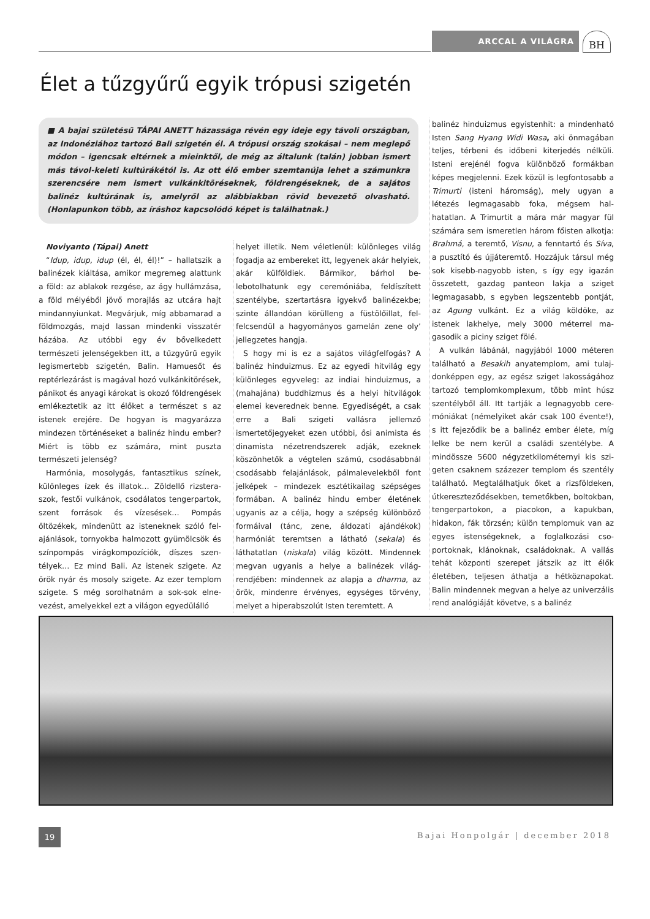ARCCAL A VILÁGRA BH
Élet a tűzgyűrű egyik trópusi szigetén
■ A bajai születésű TÁPAI ANETT házassága révén egy ideje egy távoli országban, az Indonéziához tartozó Bali szigetén él. A trópusi ország szokásai – nem meglepő módon – igencsak eltérnek a mieinktől, de még az általunk (talán) jobban ismert más távol-keleti kultúrákétól is. Az ott élő ember szemtanúja lehet a számunkra szerencsé­re nem ismert vulkánkitöréseknek, földrengéseknek, de a sajátos balinéz kultúrának is, amelyről az alábbiakban rövid bevezető olvasható. (Honlapunkon több, az íráshoz kapcsolódó képet is találhatnak.)
Noviyanto (Tápai) Anett
“Idup, idup, idup (él, él, él)!” – hallatszik a balinézek kiáltása, amikor megremeg alat­tunk a föld: az ablakok rezgése, az ágy hullámzása, a föld mélyéből jövő morajlás az utcára hajt mindannyiunkat. Megvárjuk, míg abbamarad a földmozgás, majd lassan mindenki visszatér házába. Az utóbbi egy év bővelkedett természeti jelenségekben itt, a tűzgyűrű egyik legismertebb szigetén, Balin. Hamuesőt és reptérlezárást is magával hozó vulkánkitörések, pánikot és anyagi károkat is okozó földrengések emlékeztetik az itt élőket a természet s az istenek erejére. De hogyan is magyarázza mindezen történéseket a balinéz hindu ember? Miért is több ez számára, mint puszta természeti jelenség?
Harmónia, mosolygás, fantasztikus színek, különleges ízek és illatok… Zöldellő rizstera­szok, festői vulkánok, csodálatos tengerpart­ok, szent források és vízesések… Pompás öltözékek, mindenütt az isteneknek szóló fel­ajánlások, tornyokba halmozott gyümölcsök és színpompás virágkompozíciók, díszes szen­télyek… Ez mind Bali. Az istenek szigete. Az örök nyár és mosoly szigete. Az ezer templom szigete. S még sorolhatnám a sok-sok elne­vezést, amelyekkel ezt a világon egyedülálló
helyet illetik. Nem véletlenül: különleges vi­lág fogadja az embereket itt, legyenek akár helyiek, akár külföldiek. Bármikor, bárhol be­lebotolhatunk egy ceremóniába, feldíszített szentélybe, szertartásra igyekvő balinézekbe; szinte állandóan körülleng a füstölőillat, fel­felcsendül a hagyományos gamelán zene oly’ jellegzetes hangja.
S hogy mi is ez a sajátos világfelfogás? A balinéz hinduizmus. Ez az egyedi hitvilág egy különleges egyveleg: az indiai hinduizmus, a (mahajána) buddhizmus és a helyi hitvilá­gok elemei keverednek benne. Egyediségét, a csak erre a Bali szigeti vallásra jellemző ismertetőjegyeket ezen utóbbi, ősi animista és dinamista nézetrendszerek adják, ezeknek köszönhetők a végtelen számú, csodásabbnál csodásabb felajánlások, pálmalevelekből font jelképek – mindezek esztétikailag szépséges formában. A balinéz hindu ember életének ugyanis az a célja, hogy a szépség különböző formáival (tánc, zene, áldozati ajándékok) harmóniát teremtsen a látható (sekala) és láthatatlan (niskala) világ között. Mindennek megvan ugyanis a helye a balinézek világ­rendjében: mindennek az alapja a dharma, az örök, mindenre érvényes, egységes törvény, melyet a hiperabszolút Isten teremtett. A
balinéz hinduizmus egyistenhit: a mindenható Isten Sang Hyang Widi Wasa, aki önmagában teljes, térbeni és időbeni kiterjedés nélküli. Isteni erejénél fogva különböző formákban képes megjelenni. Ezek közül is legfontosabb a Trimurti (isteni háromság), mely ugyan a létezés legmagasabb foka, mégsem hal­hatatlan. A Trimurtit a mára már magyar fül számára sem ismeretlen három főisten alkotja: Brahmá, a teremtő, Visnu, a fenntartó és Síva, a pusztító és újjáteremtő. Hozzájuk társul még sok kisebb-nagyobb isten, s így egy igazán összetett, gazdag panteon lakja a sziget legmagasabb, s egyben legszentebb pontját, az Agung vulkánt. Ez a világ köldöke, az istenek lakhelye, mely 3000 méterrel ma­gasodik a piciny sziget fölé.
A vulkán lábánál, nagyjából 1000 méteren található a Besakih anyatemplom, ami tulaj­donképpen egy, az egész sziget lakosságához tartozó templomkomplexum, több mint húsz szentélyből áll. Itt tartják a legnagyobb cere­móniákat (némelyiket akár csak 100 évente!), s itt fejeződik be a balinéz ember élete, míg lelke be nem kerül a családi szentélybe. A mindössze 5600 négyzetkilométernyi kis szi­geten csaknem százezer templom és szentély található. Megtalálhatjuk őket a rizsföldeken, útkereszteződésekben, temetőkben, boltok­ban, tengerpartokon, a piacokon, a kapukban, hidakon, fák törzsén; külön templomuk van az egyes istenségeknek, a foglalkozási cso­portoknak, klánoknak, családoknak. A vallás tehát központi szerepet játszik az itt élők életében, teljesen áthatja a hétköznapokat. Balin mindennek megvan a helye az univer­zális rend analógiáját követve, s a balinéz
19
Bajai Honpolgár | december 2018